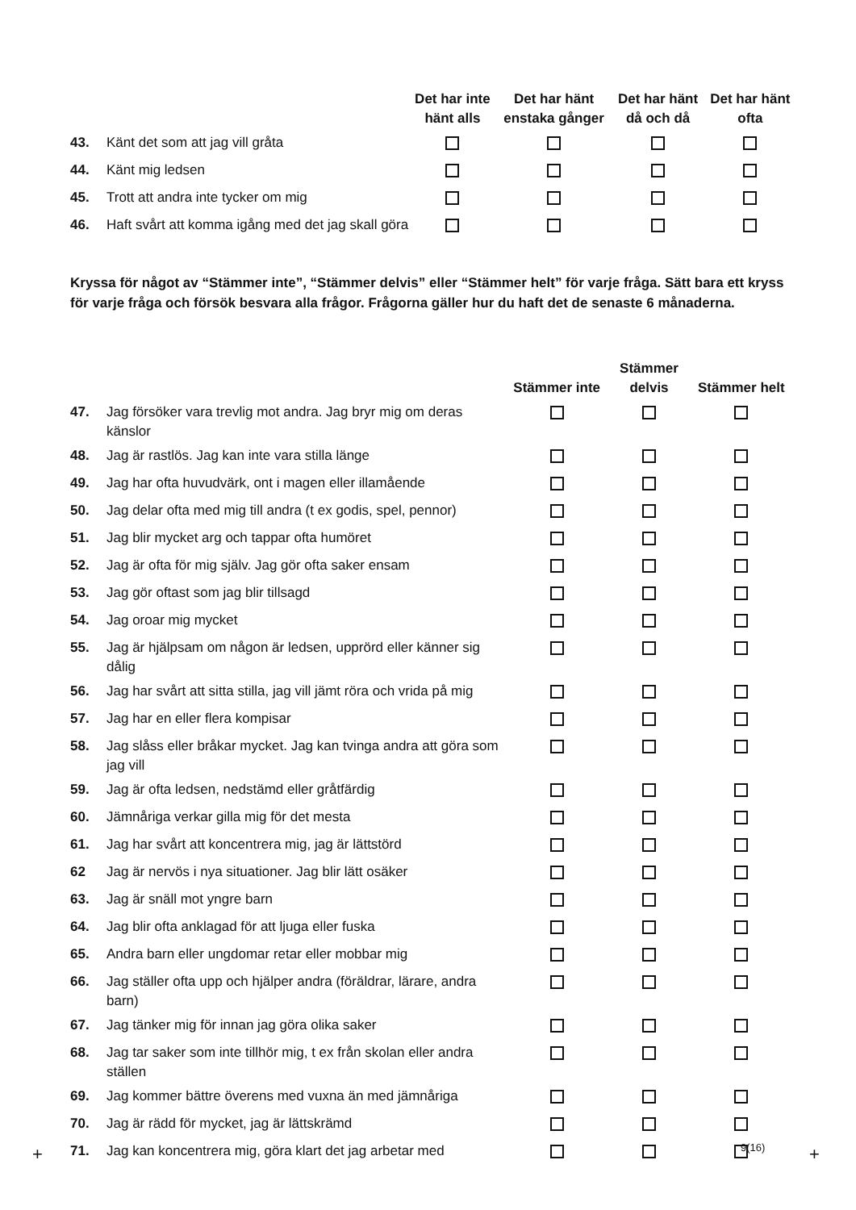| | | Det har inte hänt alls | Det har hänt enstaka gånger | Det har hänt då och då | Det har hänt ofta |
| --- | --- | --- | --- | --- | --- |
| 43. | Känt det som att jag vill gråta | | | | |
| 44. | Känt mig ledsen | | | | |
| 45. | Trott att andra inte tycker om mig | | | | |
| 46. | Haft svårt att komma igång med det jag skall göra | | | | |
Kryssa för något av “Stämmer inte”, “Stämmer delvis” eller “Stämmer helt” för varje fråga. Sätt bara ett kryss för varje fråga och försök besvara alla frågor. Frågorna gäller hur du haft det de senaste 6 månaderna.
| | | Stämmer inte | Stämmer delvis | Stämmer helt |
| --- | --- | --- | --- | --- |
| 47. | Jag försöker vara trevlig mot andra. Jag bryr mig om deras känslor | | | |
| 48. | Jag är rastlös. Jag kan inte vara stilla länge | | | |
| 49. | Jag har ofta huvudvärk, ont i magen eller illamående | | | |
| 50. | Jag delar ofta med mig till andra (t ex godis, spel, pennor) | | | |
| 51. | Jag blir mycket arg och tappar ofta humöret | | | |
| 52. | Jag är ofta för mig själv. Jag gör ofta saker ensam | | | |
| 53. | Jag gör oftast som jag blir tillsagd | | | |
| 54. | Jag oroar mig mycket | | | |
| 55. | Jag är hjälpsam om någon är ledsen, upprörd eller känner sig dålig | | | |
| 56. | Jag har svårt att sitta stilla, jag vill jämt röra och vrida på mig | | | |
| 57. | Jag har en eller flera kompisar | | | |
| 58. | Jag slåss eller bråkar mycket. Jag kan tvinga andra att göra som jag vill | | | |
| 59. | Jag är ofta ledsen, nedstämd eller gråtfärdig | | | |
| 60. | Jämnåriga verkar gilla mig för det mesta | | | |
| 61. | Jag har svårt att koncentrera mig, jag är lättstörd | | | |
| 62 | Jag är nervös i nya situationer. Jag blir lätt osäker | | | |
| 63. | Jag är snäll mot yngre barn | | | |
| 64. | Jag blir ofta anklagad för att ljuga eller fuska | | | |
| 65. | Andra barn eller ungdomar retar eller mobbar mig | | | |
| 66. | Jag ställer ofta upp och hjälper andra (föräldrar, lärare, andra barn) | | | |
| 67. | Jag tänker mig för innan jag göra olika saker | | | |
| 68. | Jag tar saker som inte tillhör mig, t ex från skolan eller andra ställen | | | |
| 69. | Jag kommer bättre överens med vuxna än med jämnåriga | | | |
| 70. | Jag är rädd för mycket, jag är lättskrämd | | | |
| 71. | Jag kan koncentrera mig, göra klart det jag arbetar med | | | |
9(16)
+ +